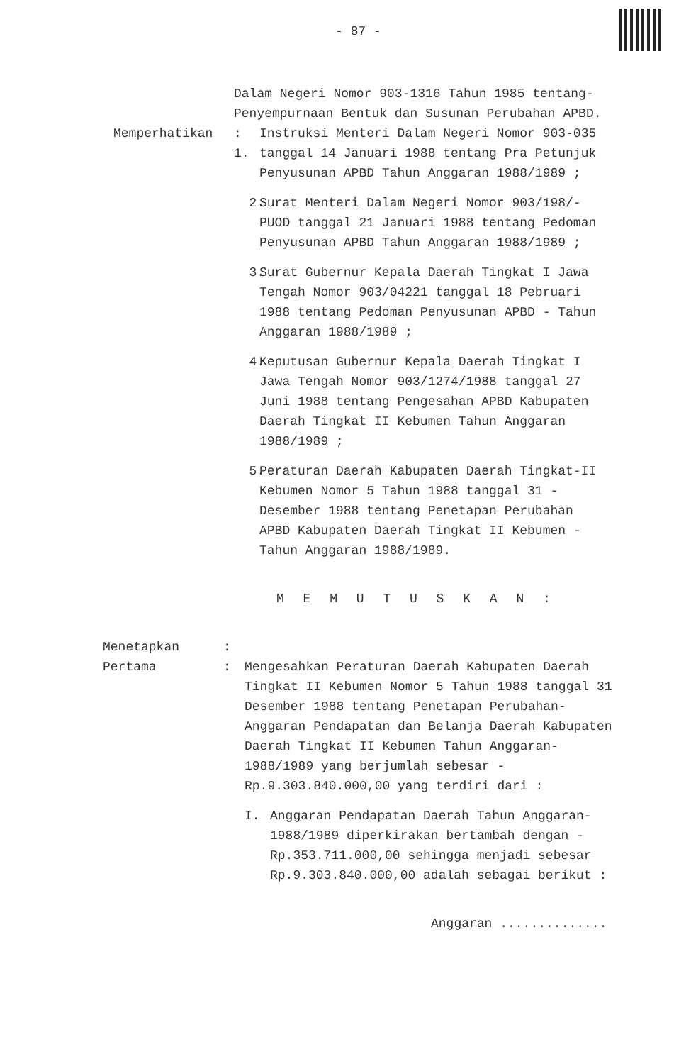- 87 -
Dalam Negeri Nomor 903-1316 Tahun 1985 tentang-Penyempurnaan Bentuk dan Susunan Perubahan APBD.
Memperhatikan : 1.
Instruksi Menteri Dalam Negeri Nomor 903-035 tanggal 14 Januari 1988 tentang Pra Petunjuk Penyusunan APBD Tahun Anggaran 1988/1989 ;
2. Surat Menteri Dalam Negeri Nomor 903/198/-PUOD tanggal 21 Januari 1988 tentang Pedoman Penyusunan APBD Tahun Anggaran 1988/1989 ;
3. Surat Gubernur Kepala Daerah Tingkat I Jawa Tengah Nomor 903/04221 tanggal 18 Pebruari 1988 tentang Pedoman Penyusunan APBD - Tahun Anggaran 1988/1989 ;
4. Keputusan Gubernur Kepala Daerah Tingkat I Jawa Tengah Nomor 903/1274/1988 tanggal 27 Juni 1988 tentang Pengesahan APBD Kabupaten Daerah Tingkat II Kebumen Tahun Anggaran 1988/1989 ;
5. Peraturan Daerah Kabupaten Daerah Tingkat-II Kebumen Nomor 5 Tahun 1988 tanggal 31 - Desember 1988 tentang Penetapan Perubahan APBD Kabupaten Daerah Tingkat II Kebumen - Tahun Anggaran 1988/1989.
M E M U T U S K A N :
Menetapkan :
Pertama : Mengesahkan Peraturan Daerah Kabupaten Daerah Tingkat II Kebumen Nomor 5 Tahun 1988 tanggal 31 Desember 1988 tentang Penetapan Perubahan-Anggaran Pendapatan dan Belanja Daerah Kabupaten Daerah Tingkat II Kebumen Tahun Anggaran-1988/1989 yang berjumlah sebesar -
Rp.9.303.840.000,00 yang terdiri dari :
I. Anggaran Pendapatan Daerah Tahun Anggaran-1988/1989 diperkirakan bertambah dengan - Rp.353.711.000,00 sehingga menjadi sebesar Rp.9.303.840.000,00 adalah sebagai berikut :
Anggaran ..............